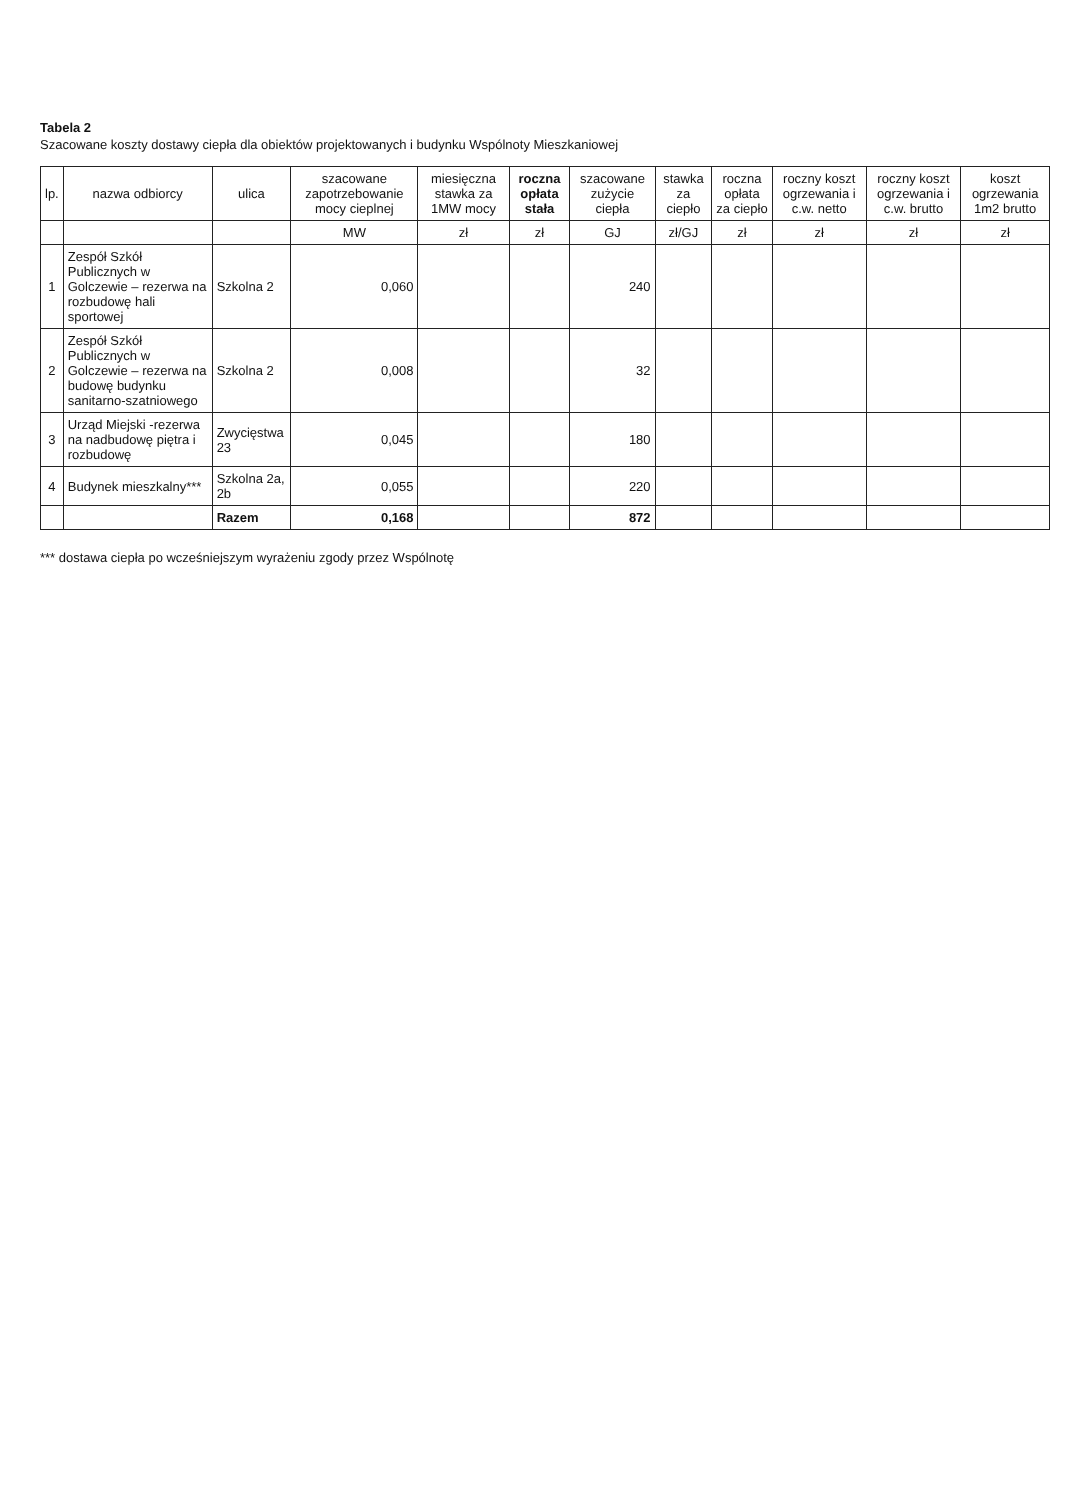Tabela 2
Szacowane koszty dostawy ciepła dla obiektów projektowanych i budynku Wspólnoty Mieszkaniowej
| lp. | nazwa odbiorcy | ulica | szacowane zapotrzebowanie mocy cieplnej | miesięczna stawka za 1MW mocy | roczna opłata stała | szacowane zużycie ciepła | stawka za ciepło | roczna opłata za ciepło | roczny koszt ogrzewania i c.w. netto | roczny koszt ogrzewania i c.w. brutto | koszt ogrzewania 1m2 brutto |
| --- | --- | --- | --- | --- | --- | --- | --- | --- | --- | --- | --- |
| | | | MW | zł | zł | GJ | zł/GJ | zł | zł | zł | zł |
| 1 | Zespół Szkół Publicznych w Golczewie – rezerwa na rozbudowę hali sportowej | Szkolna 2 | 0,060 | | | 240 | | | | | |
| 2 | Zespół Szkół Publicznych w Golczewie – rezerwa na budowę budynku sanitarno-szatniowego | Szkolna 2 | 0,008 | | | 32 | | | | | |
| 3 | Urząd Miejski -rezerwa na nadbudowę piętra i rozbudowę | Zwycięstwa 23 | 0,045 | | | 180 | | | | | |
| 4 | Budynek mieszkalny*** | Szkolna 2a, 2b | 0,055 | | | 220 | | | | | |
| | | Razem | 0,168 | | | 872 | | | | | |
*** dostawa ciepła po wcześniejszym wyrażeniu zgody przez Wspólnotę